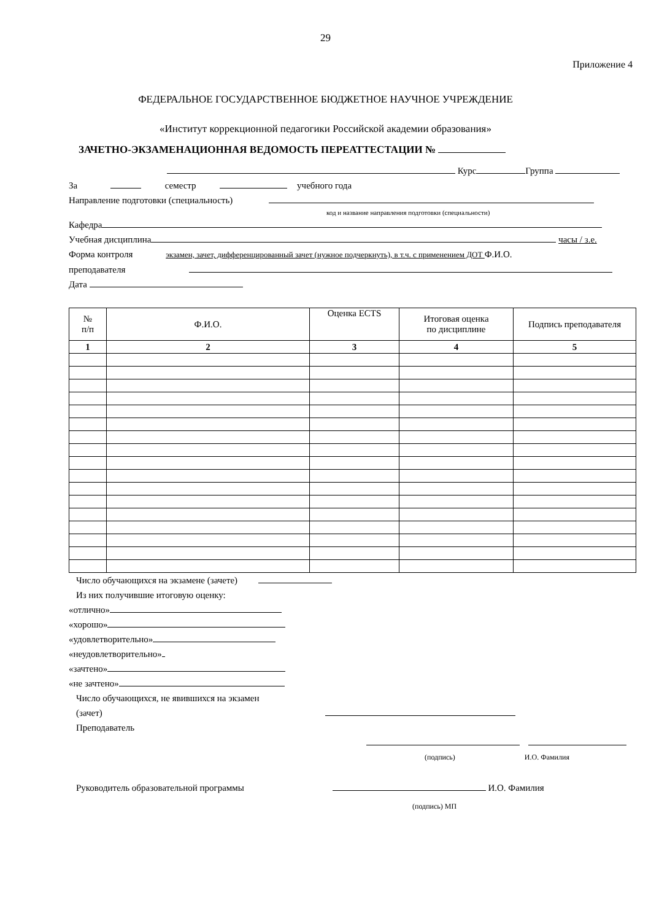29
Приложение 4
ФЕДЕРАЛЬНОЕ ГОСУДАРСТВЕННОЕ БЮДЖЕТНОЕ НАУЧНОЕ УЧРЕЖДЕНИЕ
«Институт коррекционной педагогики Российской академии образования»
ЗАЧЕТНО-ЭКЗАМЕНАЦИОННАЯ ВЕДОМОСТЬ ПЕРЕАТТЕСТАЦИИ №
Курс Группа
За семестр учебного года
Направление подготовки (специальность)
код и название направления подготовки (специальности)
Кафедра
Учебная дисциплина часы / з.е.
Форма контроля экзамен, зачет, дифференцированный зачет (нужное подчеркнуть), в т.ч. с применением ДОТ Ф.И.О.
преподавателя
Дата
| № п/п | Ф.И.О. | Оценка ECTS | Итоговая оценка по дисциплине | Подпись преподавателя |
| --- | --- | --- | --- | --- |
| 1 | 2 | 3 | 4 | 5 |
Число обучающихся на экзамене (зачете)
Из них получившие итоговую оценку:
«отлично»
«хорошо»
«удовлетворительно»
«неудовлетворительно»
«зачтено»
«не зачтено»
Число обучающихся, не явившихся на экзамен
(зачет)
Преподаватель
(подпись) И.О. Фамилия
Руководитель образовательной программы И.О. Фамилия
(подпись) МП